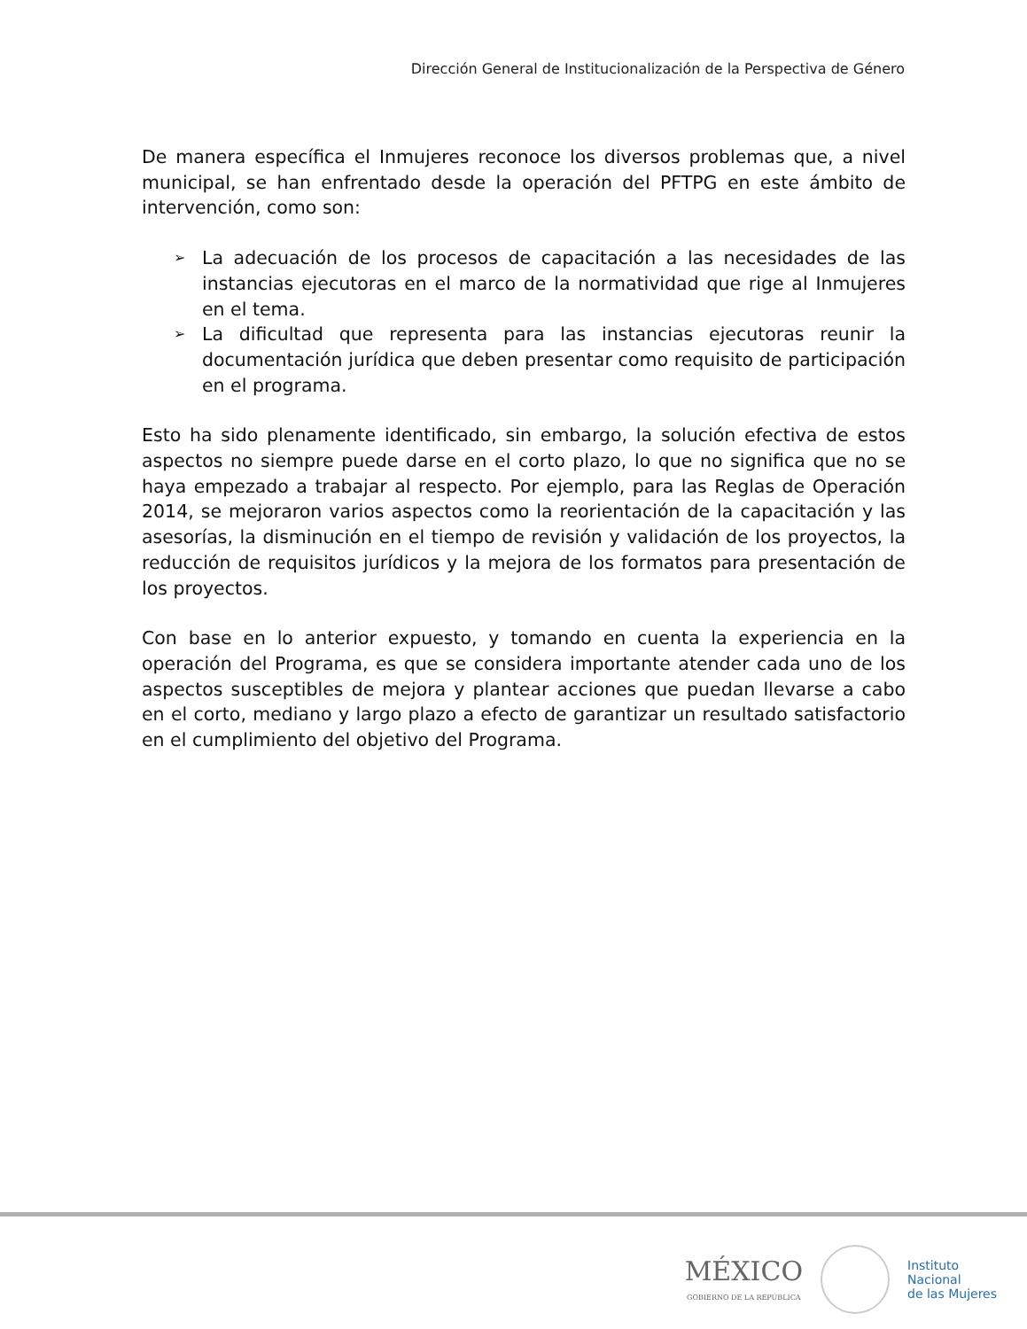Dirección General de Institucionalización de la Perspectiva de Género
De manera específica el Inmujeres reconoce los diversos problemas que, a nivel municipal, se han enfrentado desde la operación del PFTPG en este ámbito de intervención, como son:
➢ La adecuación de los procesos de capacitación a las necesidades de las instancias ejecutoras en el marco de la normatividad que rige al Inmujeres en el tema.
➢ La dificultad que representa para las instancias ejecutoras reunir la documentación jurídica que deben presentar como requisito de participación en el programa.
Esto ha sido plenamente identificado, sin embargo, la solución efectiva de estos aspectos no siempre puede darse en el corto plazo, lo que no significa que no se haya empezado a trabajar al respecto. Por ejemplo, para las Reglas de Operación 2014, se mejoraron varios aspectos como la reorientación de la capacitación y las asesorías, la disminución en el tiempo de revisión y validación de los proyectos, la reducción de requisitos jurídicos y la mejora de los formatos para presentación de los proyectos.
Con base en lo anterior expuesto, y tomando en cuenta la experiencia en la operación del Programa, es que se considera importante atender cada uno de los aspectos susceptibles de mejora y plantear acciones que puedan llevarse a cabo en el corto, mediano y largo plazo a efecto de garantizar un resultado satisfactorio en el cumplimiento del objetivo del Programa.
MÉXICO
GOBIERNO DE LA REPÚBLICA
Instituto
Nacional
de las Mujeres